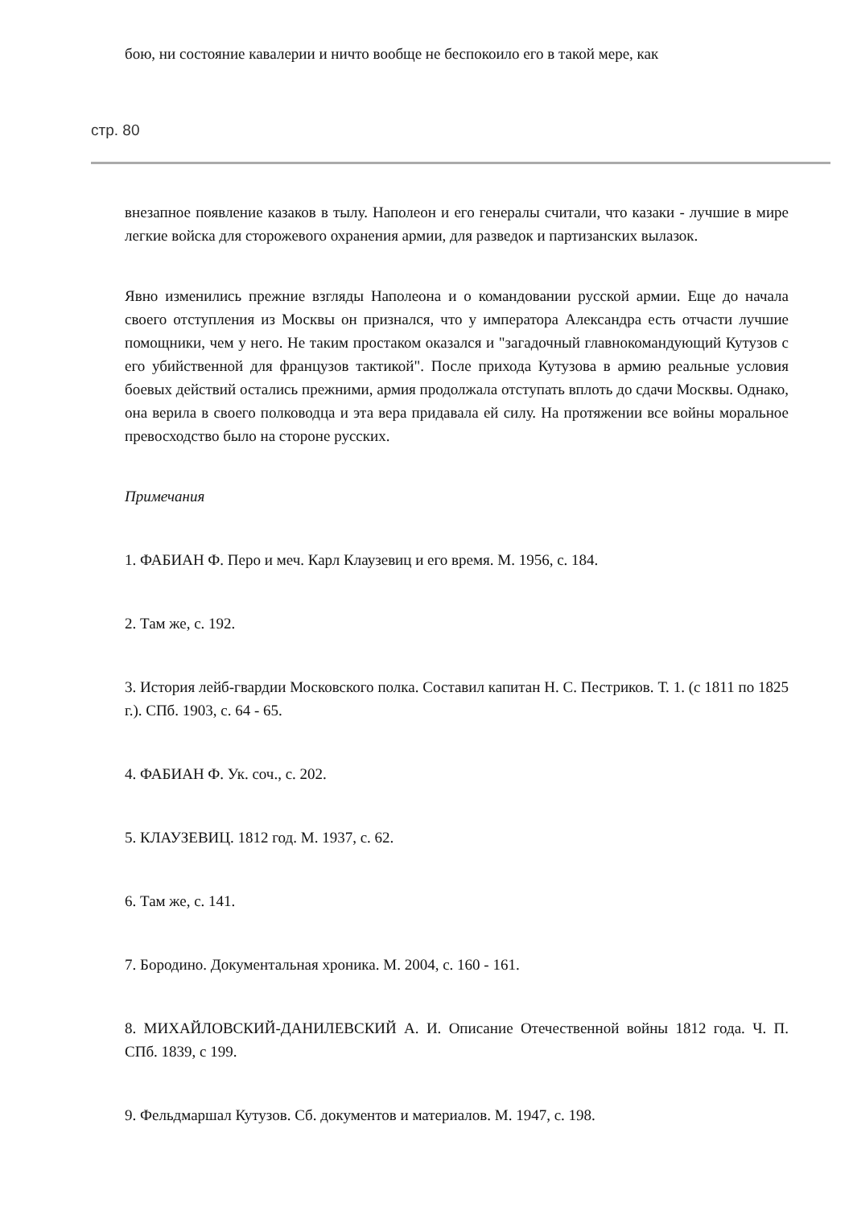бою, ни состояние кавалерии и ничто вообще не беспокоило его в такой мере, как
стр. 80
внезапное появление казаков в тылу. Наполеон и его генералы считали, что казаки - лучшие в мире легкие войска для сторожевого охранения армии, для разведок и партизанских вылазок.
Явно изменились прежние взгляды Наполеона и о командовании русской армии. Еще до начала своего отступления из Москвы он признался, что у императора Александра есть отчасти лучшие помощники, чем у него. Не таким простаком оказался и "загадочный главнокомандующий Кутузов с его убийственной для французов тактикой". После прихода Кутузова в армию реальные условия боевых действий остались прежними, армия продолжала отступать вплоть до сдачи Москвы. Однако, она верила в своего полководца и эта вера придавала ей силу. На протяжении все войны моральное превосходство было на стороне русских.
Примечания
1. ФАБИАН Ф. Перо и меч. Карл Клаузевиц и его время. М. 1956, с. 184.
2. Там же, с. 192.
3. История лейб-гвардии Московского полка. Составил капитан Н. С. Пестриков. Т. 1. (с 1811 по 1825 г.). СПб. 1903, с. 64 - 65.
4. ФАБИАН Ф. Ук. соч., с. 202.
5. КЛАУЗЕВИЦ. 1812 год. М. 1937, с. 62.
6. Там же, с. 141.
7. Бородино. Документальная хроника. М. 2004, с. 160 - 161.
8. МИХАЙЛОВСКИЙ-ДАНИЛЕВСКИЙ А. И. Описание Отечественной войны 1812 года. Ч. П. СПб. 1839, с 199.
9. Фельдмаршал Кутузов. Сб. документов и материалов. М. 1947, с. 198.